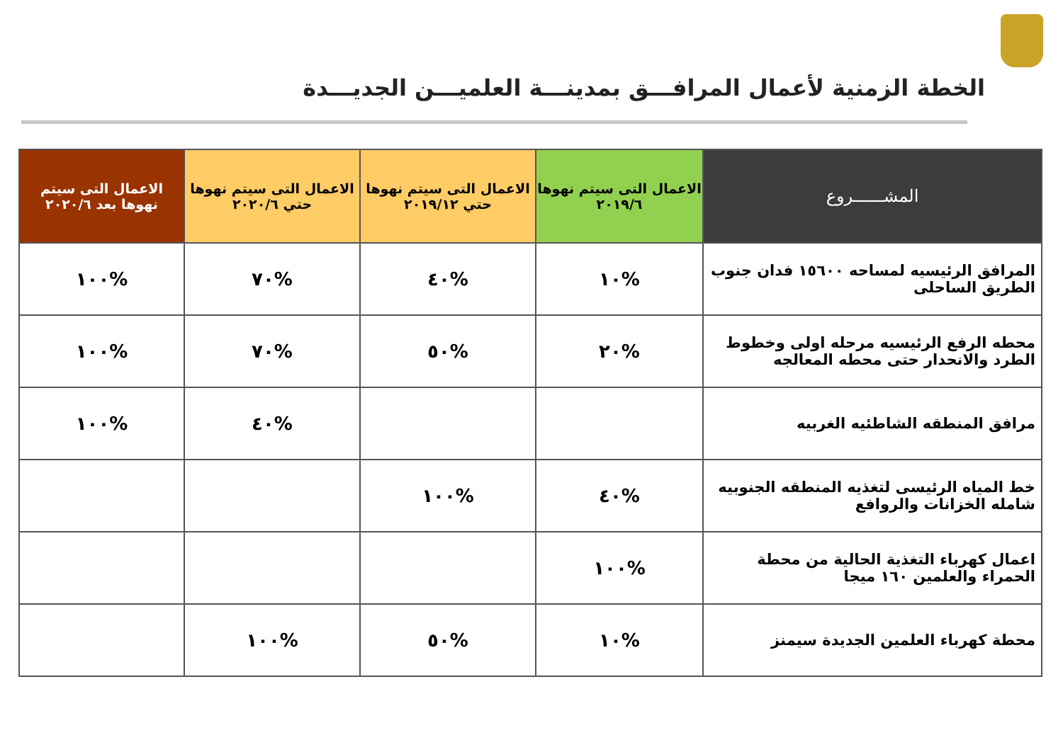الخطة الزمنية لأعمال المرافـــق بمدينـــة العلميـــن الجديـــدة
| المشــــــروع | الاعمال التى سيتم نهوها ٢٠١٩/٦ | الاعمال التى سيتم نهوها حتي ٢٠١٩/١٢ | الاعمال التى سيتم نهوها حتي ٢٠٢٠/٦ | الاعمال التى سيتم نهوها بعد ٢٠٢٠/٦ |
| --- | --- | --- | --- | --- |
| المرافق الرئيسيه لمساحه ١٥٦٠٠ فدان جنوب الطريق الساحلى | %١٠ | %٤٠ | %٧٠ | %١٠٠ |
| محطه الرفع الرئيسيه مرحله اولى وخطوط الطرد والانحدار حتى محطه المعالجه | %٢٠ | %٥٠ | %٧٠ | %١٠٠ |
| مرافق المنطقه الشاطئيه الغربيه | | | %٤٠ | %١٠٠ |
| خط المياه الرئيسى لتغذيه المنطقه الجنوبيه شامله الخزانات والروافع | %٤٠ | %١٠٠ | | |
| اعمال كهرباء التغذية الحالية من محطة الحمراء والعلمين ١٦٠ ميجا | %١٠٠ | | | |
| محطة كهرباء العلمين الجديدة سيمنز | %١٠ | %٥٠ | %١٠٠ | |